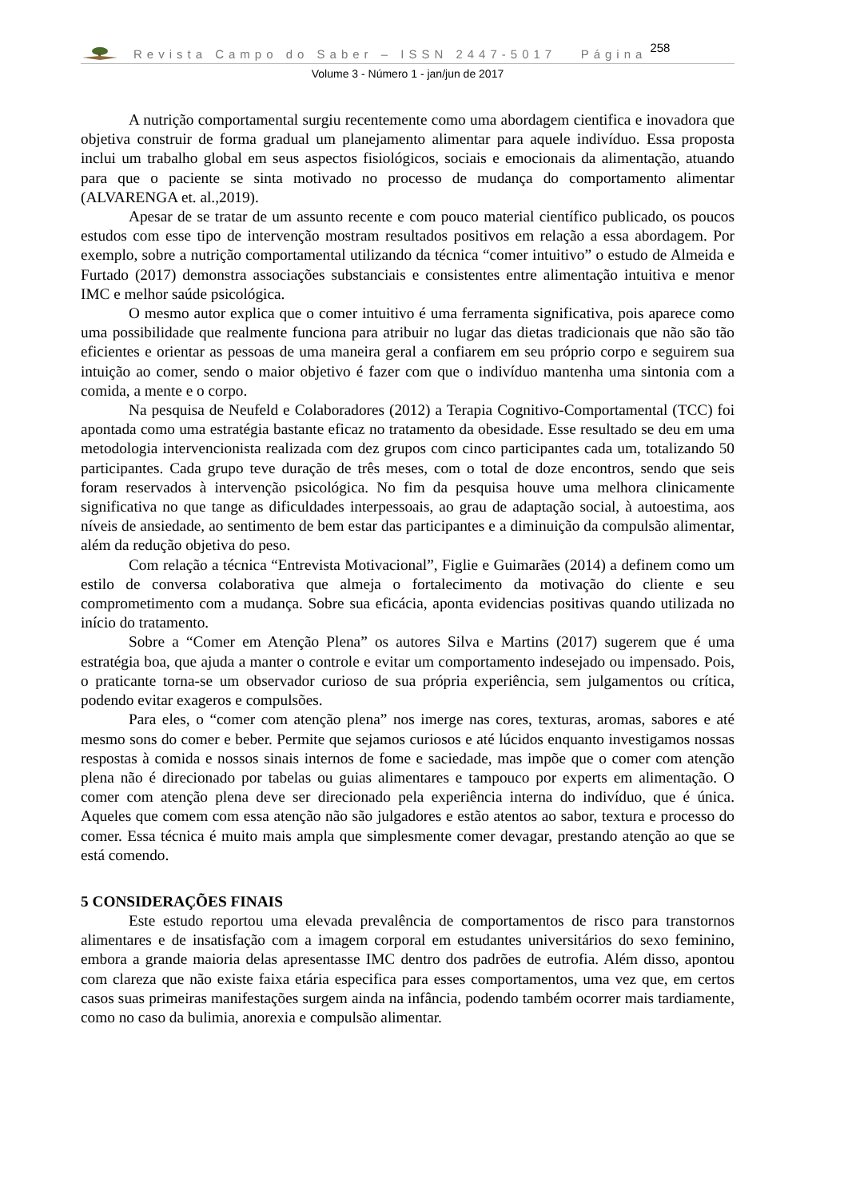Revista Campo do Saber – ISSN 2447-5017 Página 258
Volume 3 - Número 1 - jan/jun de 2017
A nutrição comportamental surgiu recentemente como uma abordagem cientifica e inovadora que objetiva construir de forma gradual um planejamento alimentar para aquele indivíduo. Essa proposta inclui um trabalho global em seus aspectos fisiológicos, sociais e emocionais da alimentação, atuando para que o paciente se sinta motivado no processo de mudança do comportamento alimentar (ALVARENGA et. al.,2019).
Apesar de se tratar de um assunto recente e com pouco material científico publicado, os poucos estudos com esse tipo de intervenção mostram resultados positivos em relação a essa abordagem. Por exemplo, sobre a nutrição comportamental utilizando da técnica “comer intuitivo” o estudo de Almeida e Furtado (2017) demonstra associações substanciais e consistentes entre alimentação intuitiva e menor IMC e melhor saúde psicológica.
O mesmo autor explica que o comer intuitivo é uma ferramenta significativa, pois aparece como uma possibilidade que realmente funciona para atribuir no lugar das dietas tradicionais que não são tão eficientes e orientar as pessoas de uma maneira geral a confiarem em seu próprio corpo e seguirem sua intuição ao comer, sendo o maior objetivo é fazer com que o indivíduo mantenha uma sintonia com a comida, a mente e o corpo.
Na pesquisa de Neufeld e Colaboradores (2012) a Terapia Cognitivo-Comportamental (TCC) foi apontada como uma estratégia bastante eficaz no tratamento da obesidade. Esse resultado se deu em uma metodologia intervencionista realizada com dez grupos com cinco participantes cada um, totalizando 50 participantes. Cada grupo teve duração de três meses, com o total de doze encontros, sendo que seis foram reservados à intervenção psicológica. No fim da pesquisa houve uma melhora clinicamente significativa no que tange as dificuldades interpessoais, ao grau de adaptação social, à autoestima, aos níveis de ansiedade, ao sentimento de bem estar das participantes e a diminuição da compulsão alimentar, além da redução objetiva do peso.
Com relação a técnica “Entrevista Motivacional”, Figlie e Guimarães (2014) a definem como um estilo de conversa colaborativa que almeja o fortalecimento da motivação do cliente e seu comprometimento com a mudança. Sobre sua eficácia, aponta evidencias positivas quando utilizada no início do tratamento.
Sobre a “Comer em Atenção Plena” os autores Silva e Martins (2017) sugerem que é uma estratégia boa, que ajuda a manter o controle e evitar um comportamento indesejado ou impensado. Pois, o praticante torna-se um observador curioso de sua própria experiência, sem julgamentos ou crítica, podendo evitar exageros e compulsões.
Para eles, o “comer com atenção plena” nos imerge nas cores, texturas, aromas, sabores e até mesmo sons do comer e beber. Permite que sejamos curiosos e até lúcidos enquanto investigamos nossas respostas à comida e nossos sinais internos de fome e saciedade, mas impõe que o comer com atenção plena não é direcionado por tabelas ou guias alimentares e tampouco por experts em alimentação. O comer com atenção plena deve ser direcionado pela experiência interna do indivíduo, que é única. Aqueles que comem com essa atenção não são julgadores e estão atentos ao sabor, textura e processo do comer. Essa técnica é muito mais ampla que simplesmente comer devagar, prestando atenção ao que se está comendo.
5 CONSIDERAÇÕES FINAIS
Este estudo reportou uma elevada prevalência de comportamentos de risco para transtornos alimentares e de insatisfação com a imagem corporal em estudantes universitários do sexo feminino, embora a grande maioria delas apresentasse IMC dentro dos padrões de eutrofia. Além disso, apontou com clareza que não existe faixa etária especifica para esses comportamentos, uma vez que, em certos casos suas primeiras manifestações surgem ainda na infância, podendo também ocorrer mais tardiamente, como no caso da bulimia, anorexia e compulsão alimentar.